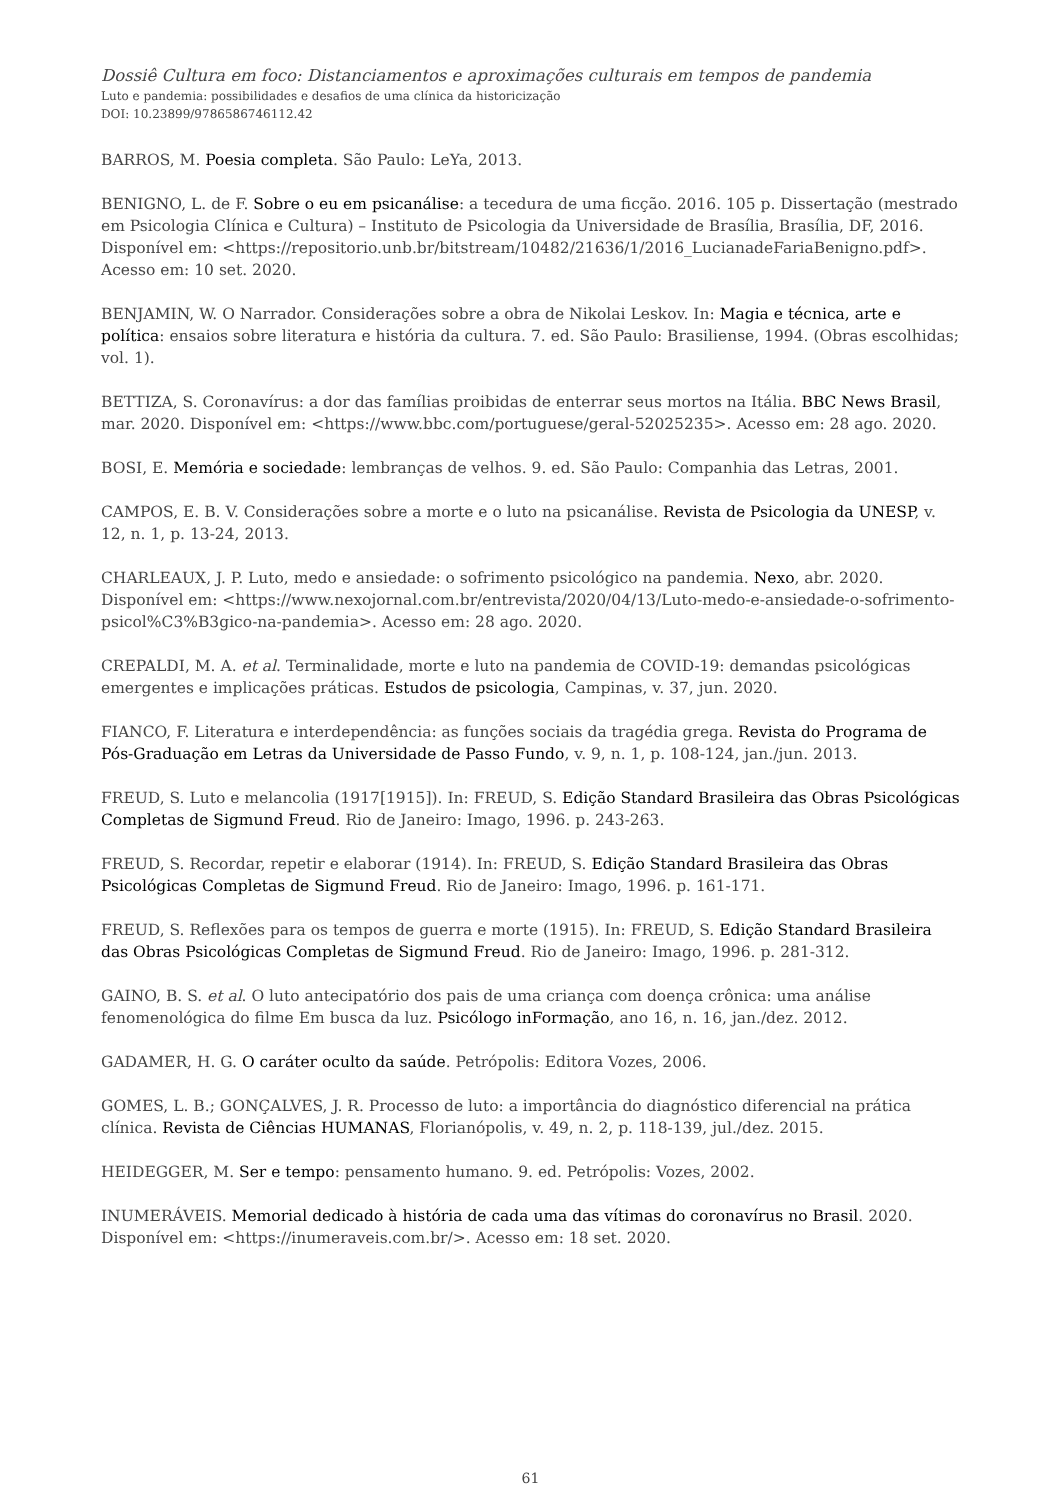Dossiê Cultura em foco: Distanciamentos e aproximações culturais em tempos de pandemia
Luto e pandemia: possibilidades e desafios de uma clínica da historicização
DOI: 10.23899/9786586746112.42
BARROS, M. Poesia completa. São Paulo: LeYa, 2013.
BENIGNO, L. de F. Sobre o eu em psicanálise: a tecedura de uma ficção. 2016. 105 p. Dissertação (mestrado em Psicologia Clínica e Cultura) – Instituto de Psicologia da Universidade de Brasília, Brasília, DF, 2016. Disponível em: <https://repositorio.unb.br/bitstream/10482/21636/1/2016_LucianadeFariaBenigno.pdf>. Acesso em: 10 set. 2020.
BENJAMIN, W. O Narrador. Considerações sobre a obra de Nikolai Leskov. In: Magia e técnica, arte e política: ensaios sobre literatura e história da cultura. 7. ed. São Paulo: Brasiliense, 1994. (Obras escolhidas; vol. 1).
BETTIZA, S. Coronavírus: a dor das famílias proibidas de enterrar seus mortos na Itália. BBC News Brasil, mar. 2020. Disponível em: <https://www.bbc.com/portuguese/geral-52025235>. Acesso em: 28 ago. 2020.
BOSI, E. Memória e sociedade: lembranças de velhos. 9. ed. São Paulo: Companhia das Letras, 2001.
CAMPOS, E. B. V. Considerações sobre a morte e o luto na psicanálise. Revista de Psicologia da UNESP, v. 12, n. 1, p. 13-24, 2013.
CHARLEAUX, J. P. Luto, medo e ansiedade: o sofrimento psicológico na pandemia. Nexo, abr. 2020. Disponível em: <https://www.nexojornal.com.br/entrevista/2020/04/13/Luto-medo-e-ansiedade-o-sofrimento- psicol%C3%B3gico-na-pandemia>. Acesso em: 28 ago. 2020.
CREPALDI, M. A. et al. Terminalidade, morte e luto na pandemia de COVID-19: demandas psicológicas emergentes e implicações práticas. Estudos de psicologia, Campinas, v. 37, jun. 2020.
FIANCO, F. Literatura e interdependência: as funções sociais da tragédia grega. Revista do Programa de Pós-Graduação em Letras da Universidade de Passo Fundo, v. 9, n. 1, p. 108-124, jan./jun. 2013.
FREUD, S. Luto e melancolia (1917[1915]). In: FREUD, S. Edição Standard Brasileira das Obras Psicológicas Completas de Sigmund Freud. Rio de Janeiro: Imago, 1996. p. 243-263.
FREUD, S. Recordar, repetir e elaborar (1914). In: FREUD, S. Edição Standard Brasileira das Obras Psicológicas Completas de Sigmund Freud. Rio de Janeiro: Imago, 1996. p. 161-171.
FREUD, S. Reflexões para os tempos de guerra e morte (1915). In: FREUD, S. Edição Standard Brasileira das Obras Psicológicas Completas de Sigmund Freud. Rio de Janeiro: Imago, 1996. p. 281-312.
GAINO, B. S. et al. O luto antecipatório dos pais de uma criança com doença crônica: uma análise fenomenológica do filme Em busca da luz. Psicólogo inFormação, ano 16, n. 16, jan./dez. 2012.
GADAMER, H. G. O caráter oculto da saúde. Petrópolis: Editora Vozes, 2006.
GOMES, L. B.; GONÇALVES, J. R. Processo de luto: a importância do diagnóstico diferencial na prática clínica. Revista de Ciências HUMANAS, Florianópolis, v. 49, n. 2, p. 118-139, jul./dez. 2015.
HEIDEGGER, M. Ser e tempo: pensamento humano. 9. ed. Petrópolis: Vozes, 2002.
INUMERÁVEIS. Memorial dedicado à história de cada uma das vítimas do coronavírus no Brasil. 2020. Disponível em: <https://inumeraveis.com.br/>. Acesso em: 18 set. 2020.
61